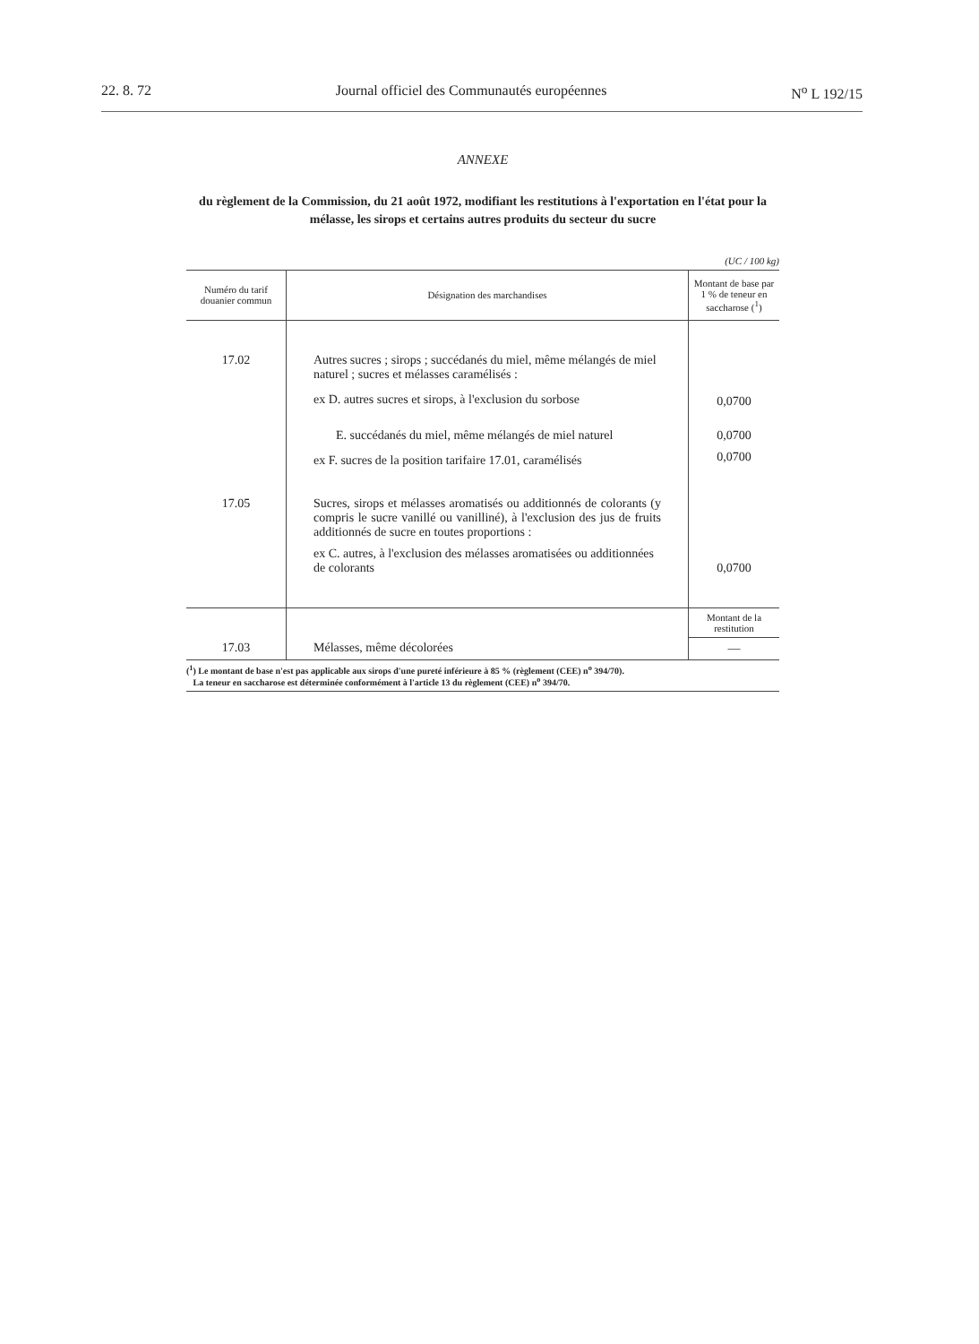22. 8. 72 Journal officiel des Communautés européennes N<sup>o</sup> L 192/15
ANNEXE
du règlement de la Commission, du 21 août 1972, modifiant les restitutions à l'exportation en l'état pour la mélasse, les sirops et certains autres produits du secteur du sucre
(UC / 100 kg)
| Numéro du tarif douanier commun | Désignation des marchandises | Montant de base par 1 % de teneur en saccharose (<sup>1</sup>) |
| --- | --- | --- |
| 17.02 | Autres sucres ; sirops ; succédanés du miel, même mélangés de miel naturel ; sucres et mélasses caramélisés : | |
| | ex D. autres sucres et sirops, à l'exclusion du sorbose | 0,0700 |
| | E. succédanés du miel, même mélangés de miel naturel | 0,0700 |
| | ex F. sucres de la position tarifaire 17.01, caramélisés | 0,0700 |
| 17.05 | Sucres, sirops et mélasses aromatisés ou additionnés de colorants (y compris le sucre vanillé ou vanilliné), à l'exclusion des jus de fruits additionnés de sucre en toutes proportions : | |
| | ex C. autres, à l'exclusion des mélasses aromatisées ou additionnées de colorants | 0,0700 |
| | | Montant de la restitution |
| 17.03 | Mélasses, même décolorées | — |
(<sup>1</sup>) Le montant de base n'est pas applicable aux sirops d'une pureté inférieure à 85 % (règlement (CEE) n<sup>o</sup> 394/70).
La teneur en saccharose est déterminée conformément à l'article 13 du règlement (CEE) n<sup>o</sup> 394/70.